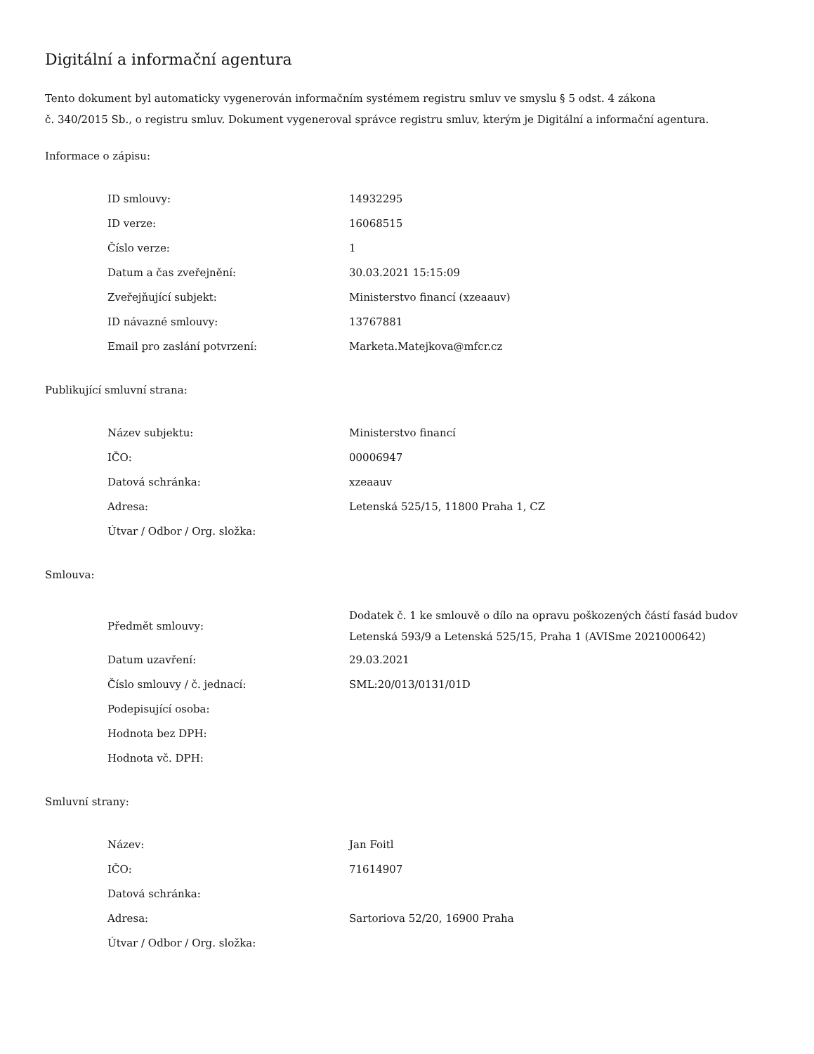Digitální a informační agentura
Tento dokument byl automaticky vygenerován informačním systémem registru smluv ve smyslu § 5 odst. 4 zákona
č. 340/2015 Sb., o registru smluv. Dokument vygeneroval správce registru smluv, kterým je Digitální a informační agentura.
Informace o zápisu:
| ID smlouvy: | 14932295 |
| ID verze: | 16068515 |
| Číslo verze: | 1 |
| Datum a čas zveřejnění: | 30.03.2021 15:15:09 |
| Zveřejňující subjekt: | Ministerstvo financí (xzeaauv) |
| ID návazné smlouvy: | 13767881 |
| Email pro zaslání potvrzení: | Marketa.Matejkova@mfcr.cz |
Publikující smluvní strana:
| Název subjektu: | Ministerstvo financí |
| IČO: | 00006947 |
| Datová schránka: | xzeaauv |
| Adresa: | Letenská 525/15, 11800 Praha 1, CZ |
| Útvar / Odbor / Org. složka: | |
Smlouva:
| Předmět smlouvy: | Dodatek č. 1 ke smlouvě o dílo na opravu poškozených částí fasád budov Letenská 593/9 a Letenská 525/15, Praha 1 (AVISme 2021000642) |
| Datum uzavření: | 29.03.2021 |
| Číslo smlouvy / č. jednací: | SML:20/013/0131/01D |
| Podepisující osoba: | |
| Hodnota bez DPH: | |
| Hodnota vč. DPH: | |
Smluvní strany:
| Název: | Jan Foitl |
| IČO: | 71614907 |
| Datová schránka: | |
| Adresa: | Sartoriova 52/20, 16900 Praha |
| Útvar / Odbor / Org. složka: | |